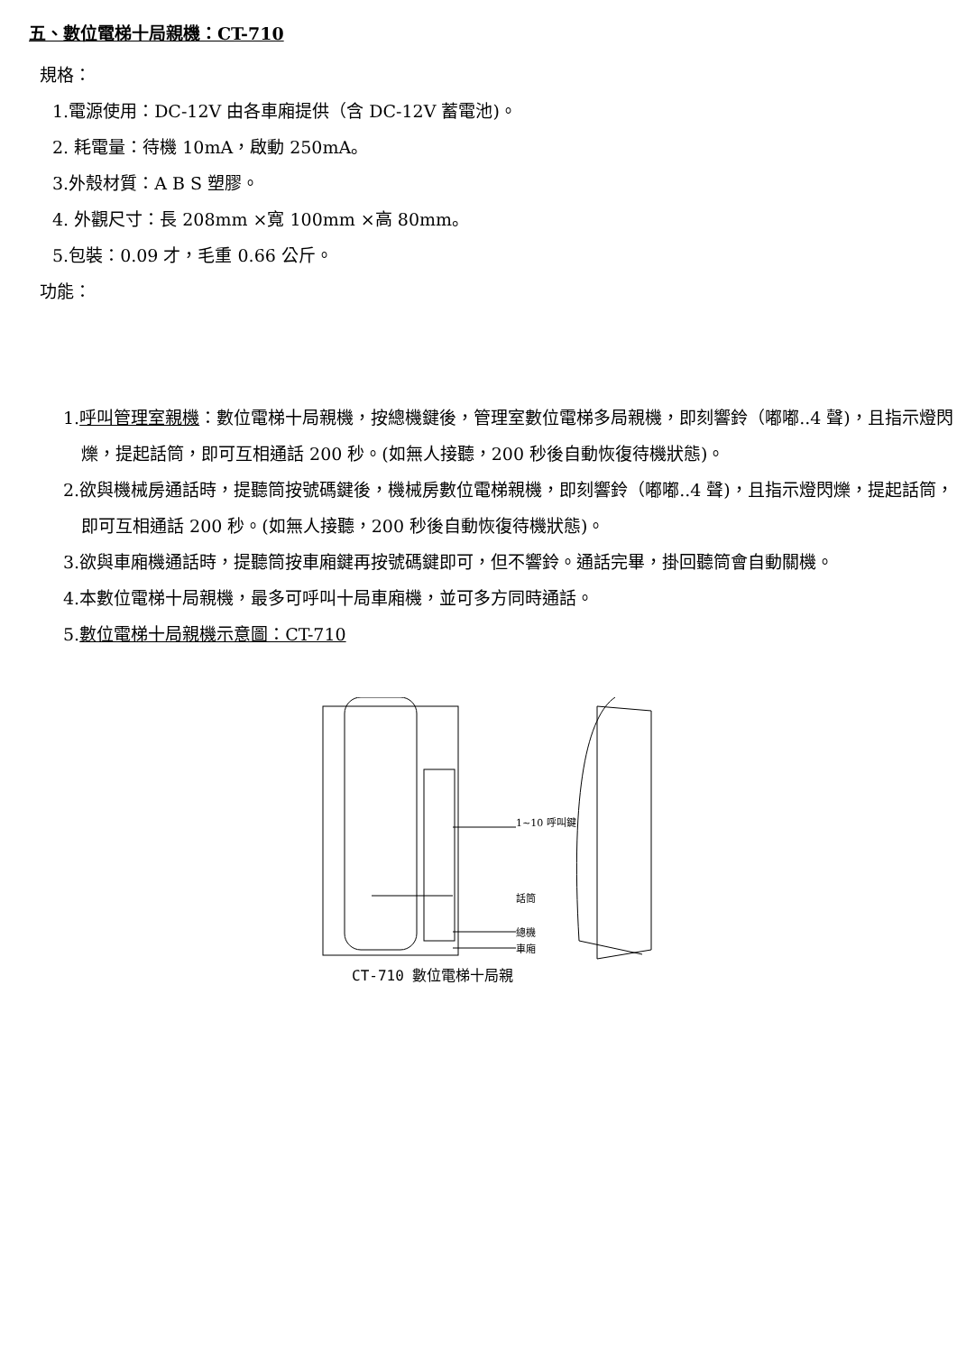五、數位電梯十局親機：CT-710
規格：
1.電源使用：DC-12V 由各車廂提供（含 DC-12V 蓄電池)。
2. 耗電量：待機 10mA，啟動 250mA。
3.外殼材質：A B S 塑膠。
4. 外觀尺寸：長 208mm ×寬 100mm ×高 80mm。
5.包裝：0.09 才，毛重 0.66 公斤。
功能：
1.呼叫管理室親機：數位電梯十局親機，按總機鍵後，管理室數位電梯多局親機，即刻響鈴（嘟嘟..4 聲)，且指示燈閃爍，提起話筒，即可互相通話 200 秒。(如無人接聽，200 秒後自動恢復待機狀態)。
2.欲與機械房通話時，提聽筒按號碼鍵後，機械房數位電梯親機，即刻響鈴（嘟嘟..4 聲)，且指示燈閃爍，提起話筒，即可互相通話 200 秒。(如無人接聽，200 秒後自動恢復待機狀態)。
3.欲與車廂機通話時，提聽筒按車廂鍵再按號碼鍵即可，但不響鈴。通話完畢，掛回聽筒會自動關機。
4.本數位電梯十局親機，最多可呼叫十局車廂機，並可多方同時通話。
5.數位電梯十局親機示意圖：CT-710
1~10 呼叫鍵
話筒
總機
車廂
CT-710 數位電梯十局親